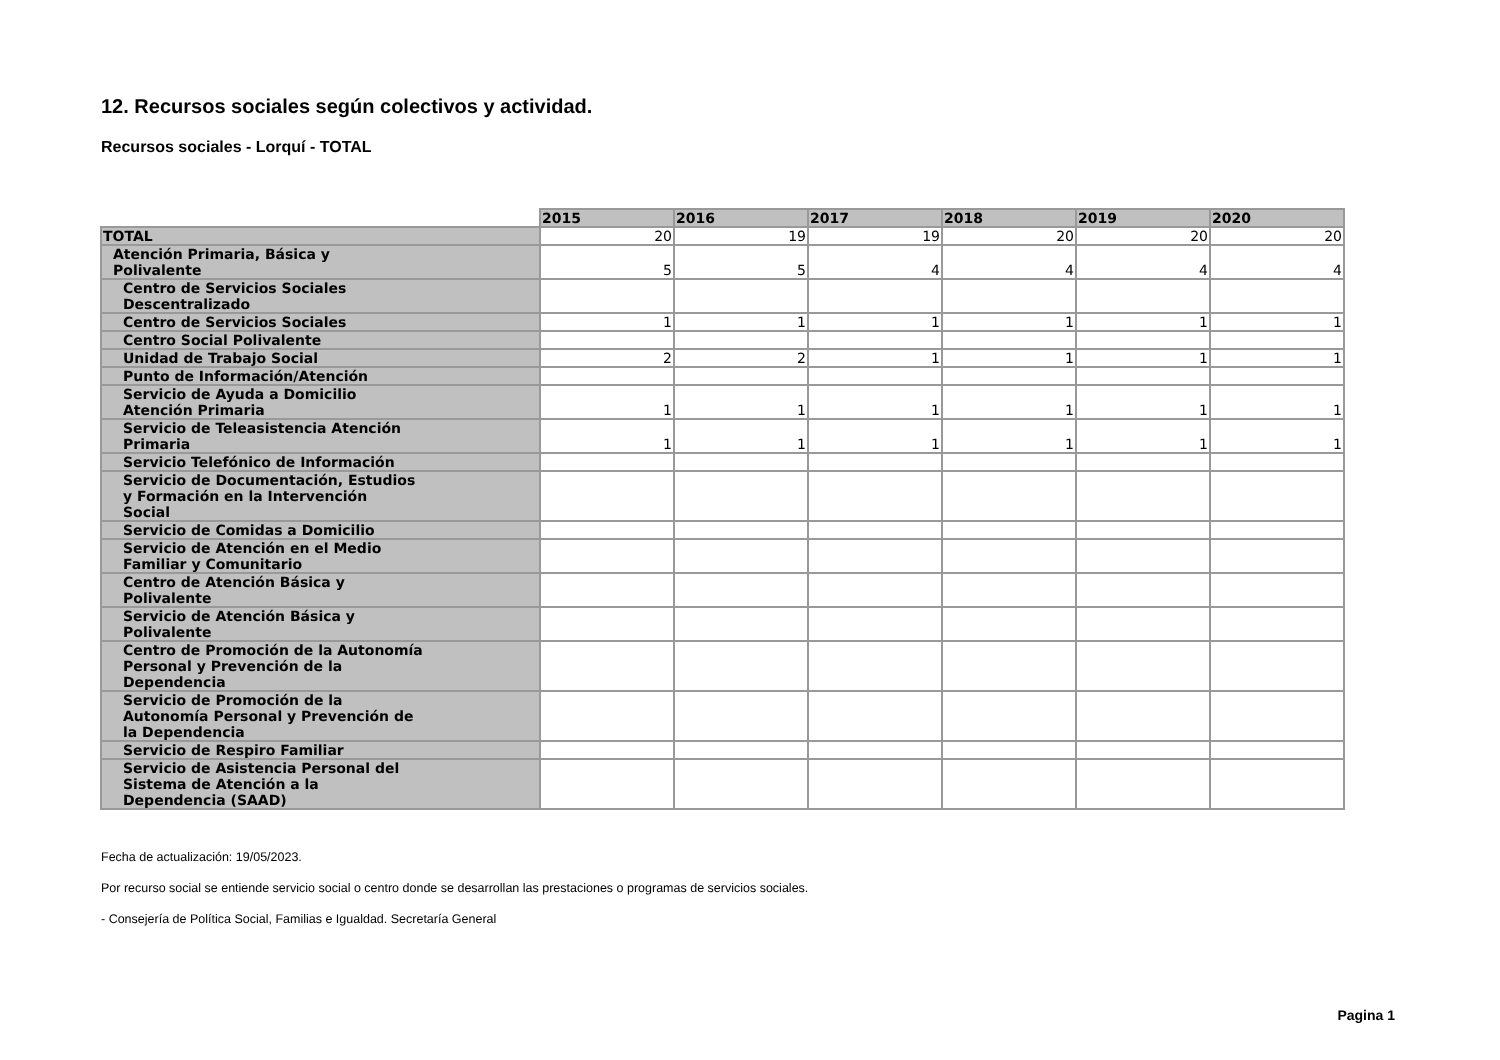12. Recursos sociales según colectivos y actividad.
Recursos sociales - Lorquí - TOTAL
| | 2015 | 2016 | 2017 | 2018 | 2019 | 2020 |
| TOTAL | 20 | 19 | 19 | 20 | 20 | 20 |
| Atención Primaria, Básica y Polivalente | 5 | 5 | 4 | 4 | 4 | 4 |
| Centro de Servicios Sociales Descentralizado | | | | | | |
| Centro de Servicios Sociales | 1 | 1 | 1 | 1 | 1 | 1 |
| Centro Social Polivalente | | | | | | |
| Unidad de Trabajo Social | 2 | 2 | 1 | 1 | 1 | 1 |
| Punto de Información/Atención | | | | | | |
| Servicio de Ayuda a Domicilio Atención Primaria | 1 | 1 | 1 | 1 | 1 | 1 |
| Servicio de Teleasistencia Atención Primaria | 1 | 1 | 1 | 1 | 1 | 1 |
| Servicio Telefónico de Información | | | | | | |
| Servicio de Documentación, Estudios y Formación en la Intervención Social | | | | | | |
| Servicio de Comidas a Domicilio | | | | | | |
| Servicio de Atención en el Medio Familiar y Comunitario | | | | | | |
| Centro de Atención Básica y Polivalente | | | | | | |
| Servicio de Atención Básica y Polivalente | | | | | | |
| Centro de Promoción de la Autonomía Personal y Prevención de la Dependencia | | | | | | |
| Servicio de Promoción de la Autonomía Personal y Prevención de la Dependencia | | | | | | |
| Servicio de Respiro Familiar | | | | | | |
| Servicio de Asistencia Personal del Sistema de Atención a la Dependencia (SAAD) | | | | | | |
Fecha de actualización: 19/05/2023.
Por recurso social se entiende servicio social o centro donde se desarrollan las prestaciones o programas de servicios sociales.
- Consejería de Política Social, Familias e Igualdad. Secretaría General
Pagina 1